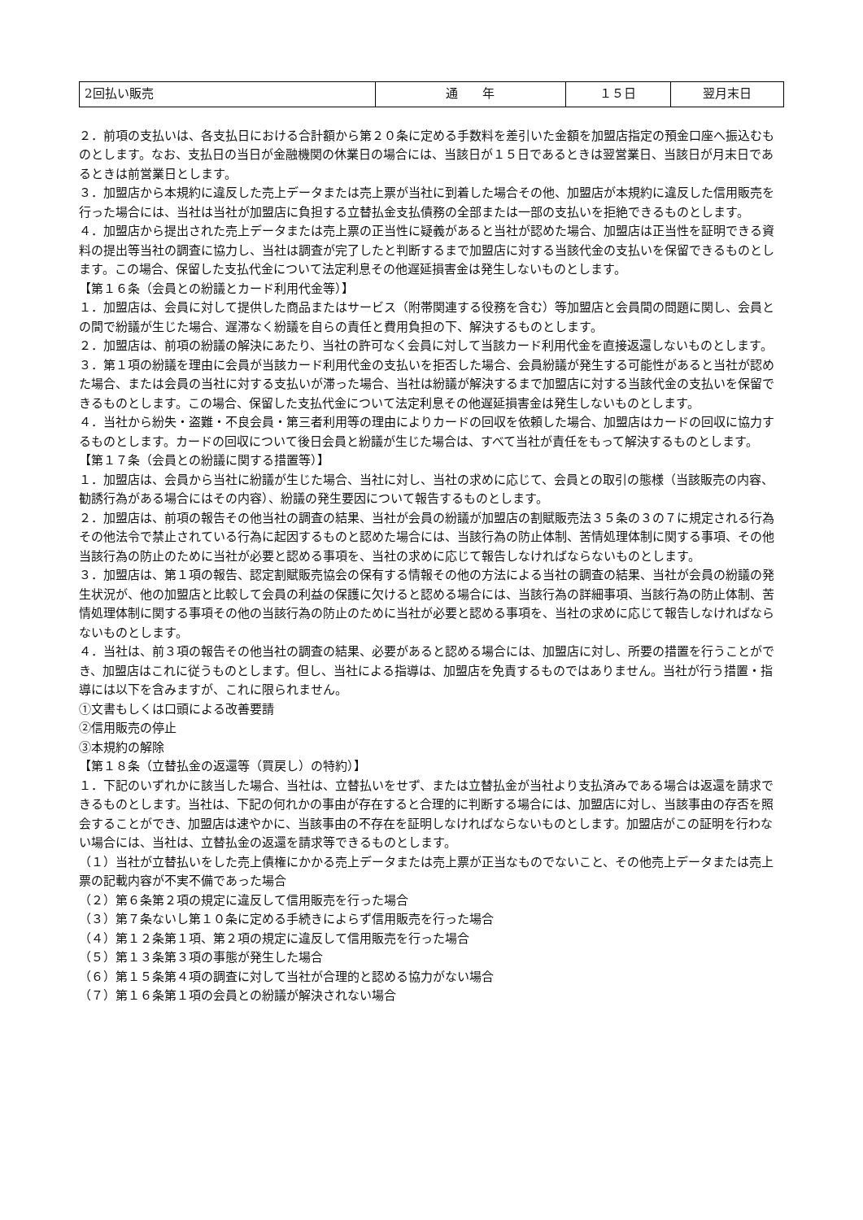| 2回払い販売 | 通 年 | １５日 | 翌月末日 |
２．前項の支払いは、各支払日における合計額から第２０条に定める手数料を差引いた金額を加盟店指定の預金口座へ振込むものとします。なお、支払日の当日が金融機関の休業日の場合には、当該日が１５日であるときは翌営業日、当該日が月末日であるときは前営業日とします。
３．加盟店から本規約に違反した売上データまたは売上票が当社に到着した場合その他、加盟店が本規約に違反した信用販売を行った場合には、当社は当社が加盟店に負担する立替払金支払債務の全部または一部の支払いを拒絶できるものとします。
４．加盟店から提出された売上データまたは売上票の正当性に疑義があると当社が認めた場合、加盟店は正当性を証明できる資料の提出等当社の調査に協力し、当社は調査が完了したと判断するまで加盟店に対する当該代金の支払いを保留できるものとします。この場合、保留した支払代金について法定利息その他遅延損害金は発生しないものとします。
【第１６条（会員との紛議とカード利用代金等）】
１．加盟店は、会員に対して提供した商品またはサービス（附帯関連する役務を含む）等加盟店と会員間の問題に関し、会員との間で紛議が生じた場合、遅滞なく紛議を自らの責任と費用負担の下、解決するものとします。
２．加盟店は、前項の紛議の解決にあたり、当社の許可なく会員に対して当該カード利用代金を直接返還しないものとします。
３．第１項の紛議を理由に会員が当該カード利用代金の支払いを拒否した場合、会員紛議が発生する可能性があると当社が認めた場合、または会員の当社に対する支払いが滞った場合、当社は紛議が解決するまで加盟店に対する当該代金の支払いを保留できるものとします。この場合、保留した支払代金について法定利息その他遅延損害金は発生しないものとします。
４．当社から紛失・盗難・不良会員・第三者利用等の理由によりカードの回収を依頼した場合、加盟店はカードの回収に協力するものとします。カードの回収について後日会員と紛議が生じた場合は、すべて当社が責任をもって解決するものとします。
【第１７条（会員との紛議に関する措置等）】
１．加盟店は、会員から当社に紛議が生じた場合、当社に対し、当社の求めに応じて、会員との取引の態様（当該販売の内容、勧誘行為がある場合にはその内容）、紛議の発生要因について報告するものとします。
２．加盟店は、前項の報告その他当社の調査の結果、当社が会員の紛議が加盟店の割賦販売法３５条の３の７に規定される行為その他法令で禁止されている行為に起因するものと認めた場合には、当該行為の防止体制、苦情処理体制に関する事項、その他当該行為の防止のために当社が必要と認める事項を、当社の求めに応じて報告しなければならないものとします。
３．加盟店は、第１項の報告、認定割賦販売協会の保有する情報その他の方法による当社の調査の結果、当社が会員の紛議の発生状況が、他の加盟店と比較して会員の利益の保護に欠けると認める場合には、当該行為の詳細事項、当該行為の防止体制、苦情処理体制に関する事項その他の当該行為の防止のために当社が必要と認める事項を、当社の求めに応じて報告しなければならないものとします。
４．当社は、前３項の報告その他当社の調査の結果、必要があると認める場合には、加盟店に対し、所要の措置を行うことができ、加盟店はこれに従うものとします。但し、当社による指導は、加盟店を免責するものではありません。当社が行う措置・指導には以下を含みますが、これに限られません。
①文書もしくは口頭による改善要請
②信用販売の停止
③本規約の解除
【第１８条（立替払金の返還等（買戻し）の特約）】
１．下記のいずれかに該当した場合、当社は、立替払いをせず、または立替払金が当社より支払済みである場合は返還を請求できるものとします。当社は、下記の何れかの事由が存在すると合理的に判断する場合には、加盟店に対し、当該事由の存否を照会することができ、加盟店は速やかに、当該事由の不存在を証明しなければならないものとします。加盟店がこの証明を行わない場合には、当社は、立替払金の返還を請求等できるものとします。
（１）当社が立替払いをした売上債権にかかる売上データまたは売上票が正当なものでないこと、その他売上データまたは売上票の記載内容が不実不備であった場合
（２）第６条第２項の規定に違反して信用販売を行った場合
（３）第７条ないし第１０条に定める手続きによらず信用販売を行った場合
（４）第１２条第１項、第２項の規定に違反して信用販売を行った場合
（５）第１３条第３項の事態が発生した場合
（６）第１５条第４項の調査に対して当社が合理的と認める協力がない場合
（７）第１６条第１項の会員との紛議が解決されない場合